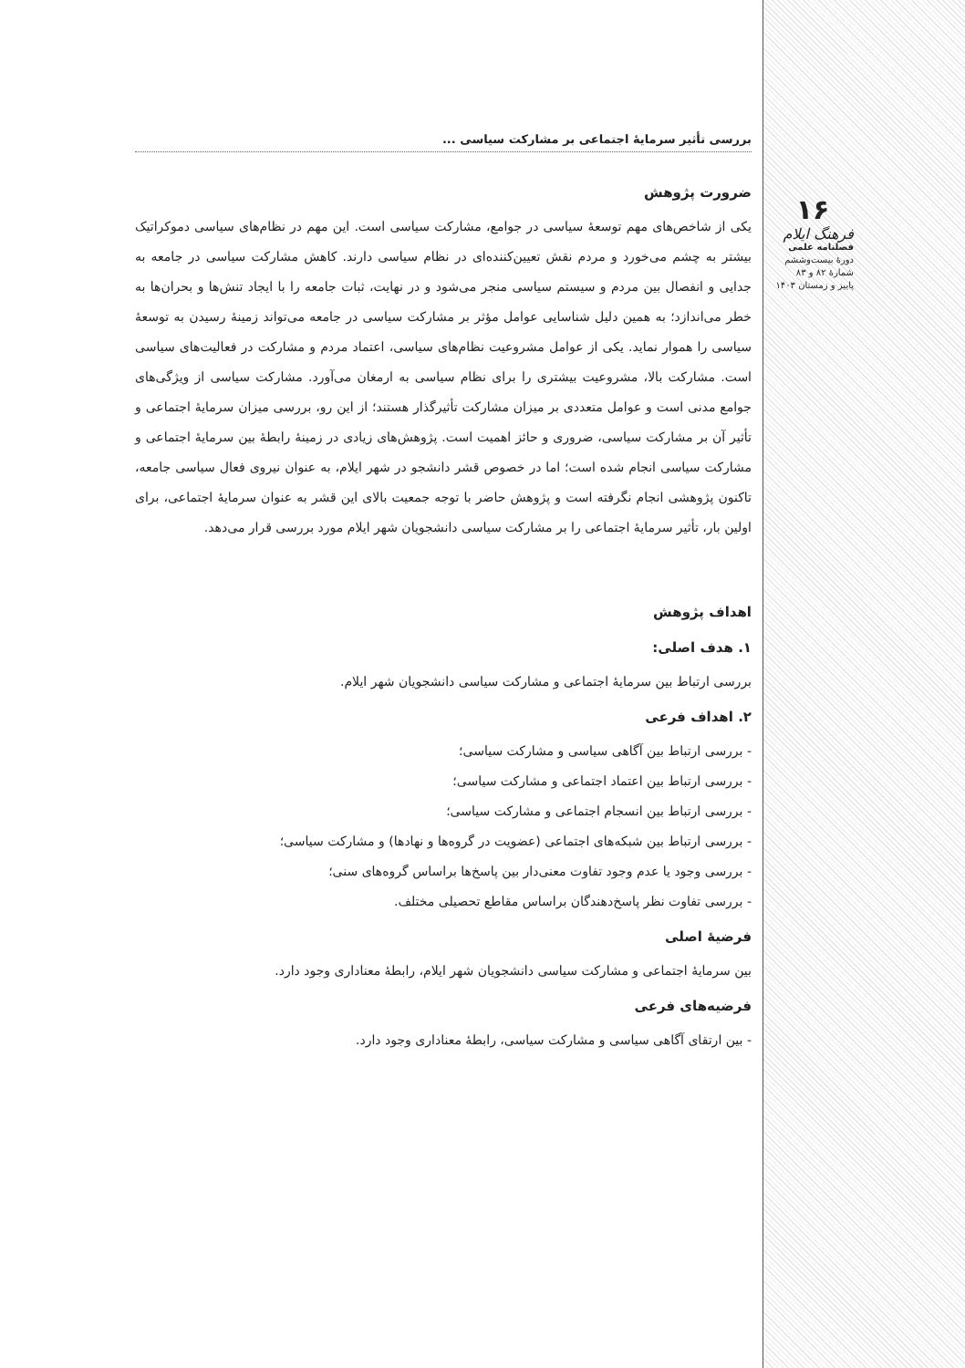۱۶
فرهنگ ایلام
فصلنامه علمی
دورهٔ بیست‌وششم
شمارهٔ ۸۲ و ۸۳
پاییز و زمستان ۱۴۰۳
بررسی تأثیر سرمایهٔ اجتماعی بر مشارکت سیاسی ...
ضرورت پژوهش
یکی از شاخص‌های مهم توسعهٔ سیاسی در جوامع، مشارکت سیاسی است. این مهم در نظام‌های سیاسی دموکراتیک بیشتر به چشم می‌خورد و مردم نقش تعیین‌کننده‌ای در نظام سیاسی دارند. کاهش مشارکت سیاسی در جامعه به جدایی و انفصال بین مردم و سیستم سیاسی منجر می‌شود و در نهایت، ثبات جامعه را با ایجاد تنش‌ها و بحران‌ها به خطر می‌اندازد؛ به همین دلیل شناسایی عوامل مؤثر بر مشارکت سیاسی در جامعه می‌تواند زمینهٔ رسیدن به توسعهٔ سیاسی را هموار نماید. یکی از عوامل مشروعیت نظام‌های سیاسی، اعتماد مردم و مشارکت در فعالیت‌های سیاسی است. مشارکت بالا، مشروعیت بیشتری را برای نظام سیاسی به ارمغان می‌آورد. مشارکت سیاسی از ویژگی‌های جوامع مدنی است و عوامل متعددی بر میزان مشارکت تأثیرگذار هستند؛ از این رو، بررسی میزان سرمایهٔ اجتماعی و تأثیر آن بر مشارکت سیاسی، ضروری و حائز اهمیت است. پژوهش‌های زیادی در زمینهٔ رابطهٔ بین سرمایهٔ اجتماعی و مشارکت سیاسی انجام شده است؛ اما در خصوص قشر دانشجو در شهر ایلام، به عنوان نیروی فعال سیاسی جامعه، تاکنون پژوهشی انجام نگرفته است و پژوهش حاضر با توجه جمعیت بالای این قشر به عنوان سرمایهٔ اجتماعی، برای اولین بار، تأثیر سرمایهٔ اجتماعی را بر مشارکت سیاسی دانشجویان شهر ایلام مورد بررسی قرار می‌دهد.
اهداف پژوهش
۱. هدف اصلی:
بررسی ارتباط بین سرمایهٔ اجتماعی و مشارکت سیاسی دانشجویان شهر ایلام.
۲. اهداف فرعی
- بررسی ارتباط بین آگاهی سیاسی و مشارکت سیاسی؛
- بررسی ارتباط بین اعتماد اجتماعی و مشارکت سیاسی؛
- بررسی ارتباط بین انسجام اجتماعی و مشارکت سیاسی؛
- بررسی ارتباط بین شبکه‌های اجتماعی (عضویت در گروه‌ها و نهادها) و مشارکت سیاسی؛
- بررسی وجود یا عدم وجود تفاوت معنی‌دار بین پاسخ‌ها براساس گروه‌های سنی؛
- بررسی تفاوت نظر پاسخ‌دهندگان براساس مقاطع تحصیلی مختلف.
فرضیهٔ اصلی
بین سرمایهٔ اجتماعی و مشارکت سیاسی دانشجویان شهر ایلام، رابطهٔ معناداری وجود دارد.
فرضیه‌های فرعی
- بین ارتقای آگاهی سیاسی و مشارکت سیاسی، رابطهٔ معناداری وجود دارد.